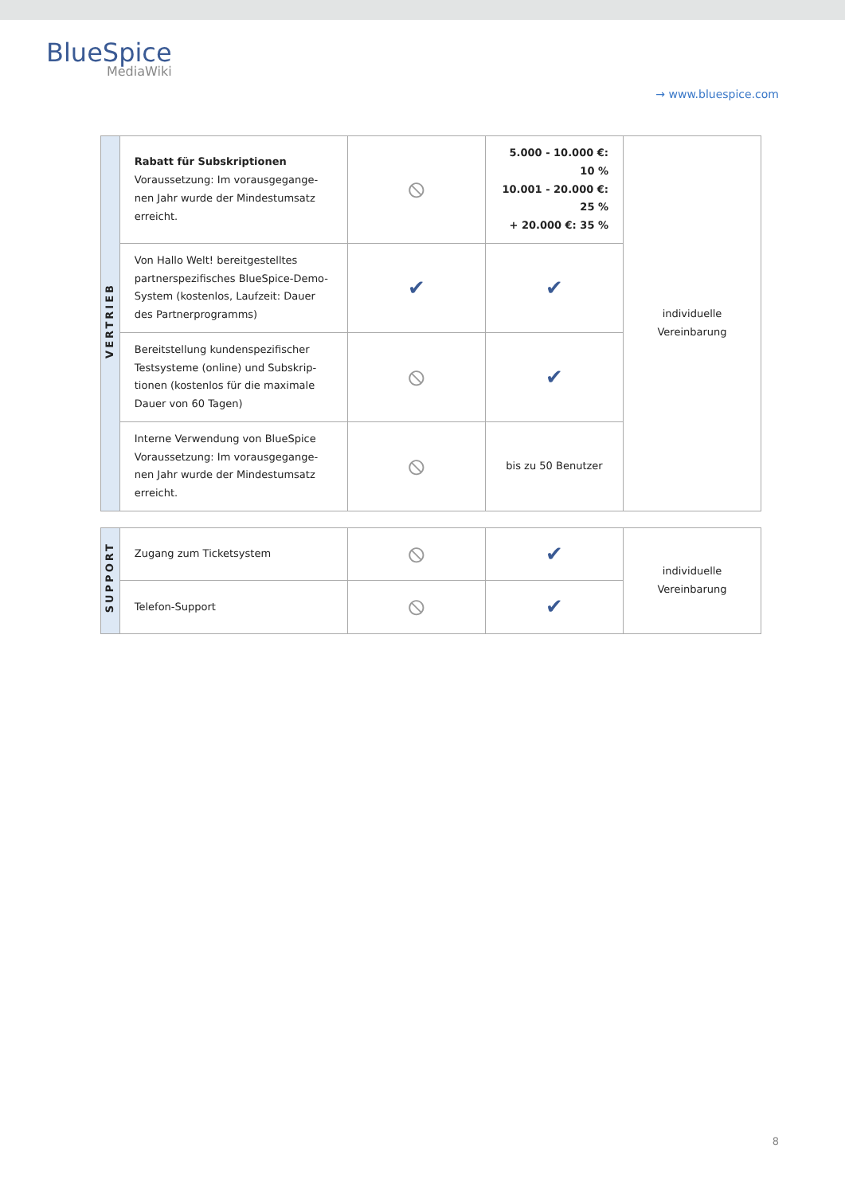BlueSpice
MediaWiki
→ www.bluespice.com
| VERTRIEB | Rabatt für Subskriptionen Voraussetzung: Im vorausgegange-nen Jahr wurde der Mindestumsatz erreicht. | ⦸ | 5.000 - 10.000 €: 10 % 10.001 - 20.000 €: 25 % + 20.000 €: 35 % | individuelle Vereinbarung |
| | Von Hallo Welt! bereitgestelltes partnerspezifisches BlueSpice-Demo-System (kostenlos, Laufzeit: Dauer des Partnerprogramms) | ✔ | ✔ | |
| | Bereitstellung kundenspezifischer Testsysteme (online) und Subskrip-tionen (kostenlos für die maximale Dauer von 60 Tagen) | ⦸ | ✔ | |
| | Interne Verwendung von BlueSpice Voraussetzung: Im vorausgegange-nen Jahr wurde der Mindestumsatz erreicht. | ⦸ | bis zu 50 Benutzer | |
| SUPPORT | Zugang zum Ticketsystem | ⦸ | ✔ | individuelle Vereinbarung |
| | Telefon-Support | ⦸ | ✔ | |
8